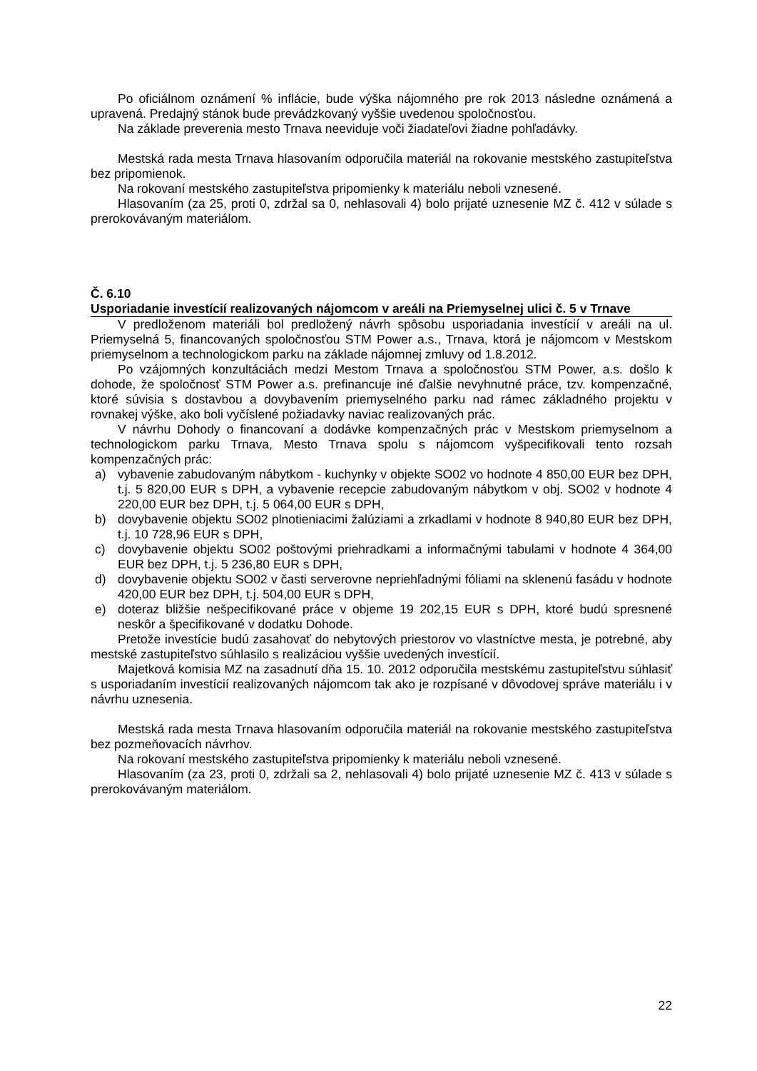Po oficiálnom oznámení % inflácie, bude výška nájomného pre rok 2013 následne oznámená a upravená. Predajný stánok bude prevádzkovaný vyššie uvedenou spoločnosťou.
Na základe preverenia mesto Trnava neeviduje voči žiadateľovi žiadne pohľadávky.
Mestská rada mesta Trnava hlasovaním odporučila materiál na rokovanie mestského zastupiteľstva bez pripomienok.
Na rokovaní mestského zastupiteľstva pripomienky k materiálu neboli vznesené.
Hlasovaním (za 25, proti 0, zdržal sa 0, nehlasovali 4) bolo prijaté uznesenie MZ č. 412 v súlade s prerokovávaným materiálom.
Č. 6.10
Usporiadanie investícií realizovaných nájomcom v areáli na Priemyselnej ulici č. 5 v Trnave
V predloženom materiáli bol predložený návrh spôsobu usporiadania investícií v areáli na ul. Priemyselná 5, financovaných spoločnosťou STM Power a.s., Trnava, ktorá je nájomcom v Mestskom priemyselnom a technologickom parku na základe nájomnej zmluvy od 1.8.2012.
Po vzájomných konzultáciách medzi Mestom Trnava a spoločnosťou STM Power, a.s. došlo k dohode, že spoločnosť STM Power a.s. prefinancuje iné ďalšie nevyhnutné práce, tzv. kompenzačné, ktoré súvisia s dostavbou a dovybavením priemyselného parku nad rámec základného projektu v rovnakej výške, ako boli vyčíslené požiadavky naviac realizovaných prác.
V návrhu Dohody o financovaní a dodávke kompenzačných prác v Mestskom priemyselnom a technologickom parku Trnava, Mesto Trnava spolu s nájomcom vyšpecifikovali tento rozsah kompenzačných prác:
a) vybavenie zabudovaným nábytkom - kuchynky v objekte SO02 vo hodnote 4 850,00 EUR bez DPH, t.j. 5 820,00 EUR s DPH, a vybavenie recepcie zabudovaným nábytkom v obj. SO02 v hodnote 4 220,00 EUR bez DPH, t.j. 5 064,00 EUR s DPH,
b) dovybavenie objektu SO02 plnotieniacimi žalúziami a zrkadlami v hodnote 8 940,80 EUR bez DPH, t.j. 10 728,96 EUR s DPH,
c) dovybavenie objektu SO02 poštovými priehradkami a informačnými tabulami v hodnote 4 364,00 EUR bez DPH, t.j. 5 236,80 EUR s DPH,
d) dovybavenie objektu SO02 v časti serverovne nepriehľadnými fóliami na sklenenú fasádu v hodnote 420,00 EUR bez DPH, t.j. 504,00 EUR s DPH,
e) doteraz bližšie nešpecifikované práce v objeme 19 202,15 EUR s DPH, ktoré budú spresnené neskôr a špecifikované v dodatku Dohode.
Pretože investície budú zasahovať do nebytových priestorov vo vlastníctve mesta, je potrebné, aby mestské zastupiteľstvo súhlasilo s realizáciou vyššie uvedených investícií.
Majetková komisia MZ na zasadnutí dňa 15. 10. 2012 odporučila mestskému zastupiteľstvu súhlasiť s usporiadaním investícií realizovaných nájomcom tak ako je rozpísané v dôvodovej správe materiálu i v návrhu uznesenia.
Mestská rada mesta Trnava hlasovaním odporučila materiál na rokovanie mestského zastupiteľstva bez pozmeňovacích návrhov.
Na rokovaní mestského zastupiteľstva pripomienky k materiálu neboli vznesené.
Hlasovaním (za 23, proti 0, zdržali sa 2, nehlasovali 4) bolo prijaté uznesenie MZ č. 413 v súlade s prerokovávaným materiálom.
22